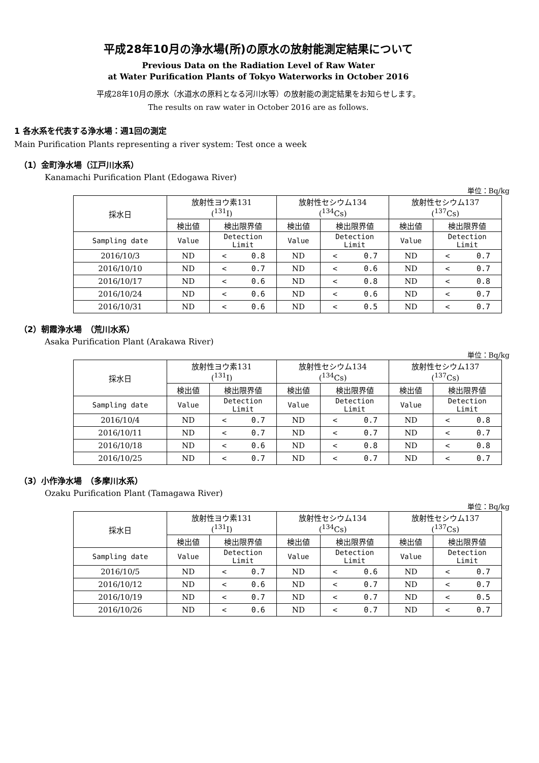平成28年10月の浄水場(所)の原水の放射能測定結果について
Previous Data on the Radiation Level of Raw Water
at Water Purification Plants of Tokyo Waterworks in October 2016
平成28年10月の原水（水道水の原料となる河川水等）の放射能の測定結果をお知らせします。
The results on raw water in October 2016 are as follows.
1 各水系を代表する浄水場：週1回の測定
Main Purification Plants representing a river system: Test once a week
（1）金町浄水場（江戸川水系）
Kanamachi Purification Plant (Edogawa River)
単位：Bq/kg
| 採水日 | 放射性ヨウ素131 (<sup>131</sup>I) | | 放射性セシウム134 (<sup>134</sup>Cs) | | 放射性セシウム137 (<sup>137</sup>Cs) | |
| --- | --- | --- | --- | --- | --- | --- |
| | 検出値 | 検出限界値 | 検出値 | 検出限界値 | 検出値 | 検出限界値 |
| Sampling date | Value | Detection Limit | Value | Detection Limit | Value | Detection Limit |
| 2016/10/3 | ND | < 0.8 | ND | < 0.7 | ND | < 0.7 |
| 2016/10/10 | ND | < 0.7 | ND | < 0.6 | ND | < 0.7 |
| 2016/10/17 | ND | < 0.6 | ND | < 0.8 | ND | < 0.8 |
| 2016/10/24 | ND | < 0.6 | ND | < 0.6 | ND | < 0.7 |
| 2016/10/31 | ND | < 0.6 | ND | < 0.5 | ND | < 0.7 |
（2）朝霞浄水場　（荒川水系）
Asaka Purification Plant (Arakawa River)
単位：Bq/kg
| 採水日 | 放射性ヨウ素131 (<sup>131</sup>I) | | 放射性セシウム134 (<sup>134</sup>Cs) | | 放射性セシウム137 (<sup>137</sup>Cs) | |
| --- | --- | --- | --- | --- | --- | --- |
| | 検出値 | 検出限界値 | 検出値 | 検出限界値 | 検出値 | 検出限界値 |
| Sampling date | Value | Detection Limit | Value | Detection Limit | Value | Detection Limit |
| 2016/10/4 | ND | < 0.7 | ND | < 0.7 | ND | < 0.8 |
| 2016/10/11 | ND | < 0.7 | ND | < 0.7 | ND | < 0.7 |
| 2016/10/18 | ND | < 0.6 | ND | < 0.8 | ND | < 0.8 |
| 2016/10/25 | ND | < 0.7 | ND | < 0.7 | ND | < 0.7 |
（3）小作浄水場　（多摩川水系）
Ozaku Purification Plant (Tamagawa River)
単位：Bq/kg
| 採水日 | 放射性ヨウ素131 (<sup>131</sup>I) | | 放射性セシウム134 (<sup>134</sup>Cs) | | 放射性セシウム137 (<sup>137</sup>Cs) | |
| --- | --- | --- | --- | --- | --- | --- |
| | 検出値 | 検出限界値 | 検出値 | 検出限界値 | 検出値 | 検出限界値 |
| Sampling date | Value | Detection Limit | Value | Detection Limit | Value | Detection Limit |
| 2016/10/5 | ND | < 0.7 | ND | < 0.6 | ND | < 0.7 |
| 2016/10/12 | ND | < 0.6 | ND | < 0.7 | ND | < 0.7 |
| 2016/10/19 | ND | < 0.7 | ND | < 0.7 | ND | < 0.5 |
| 2016/10/26 | ND | < 0.6 | ND | < 0.7 | ND | < 0.7 |